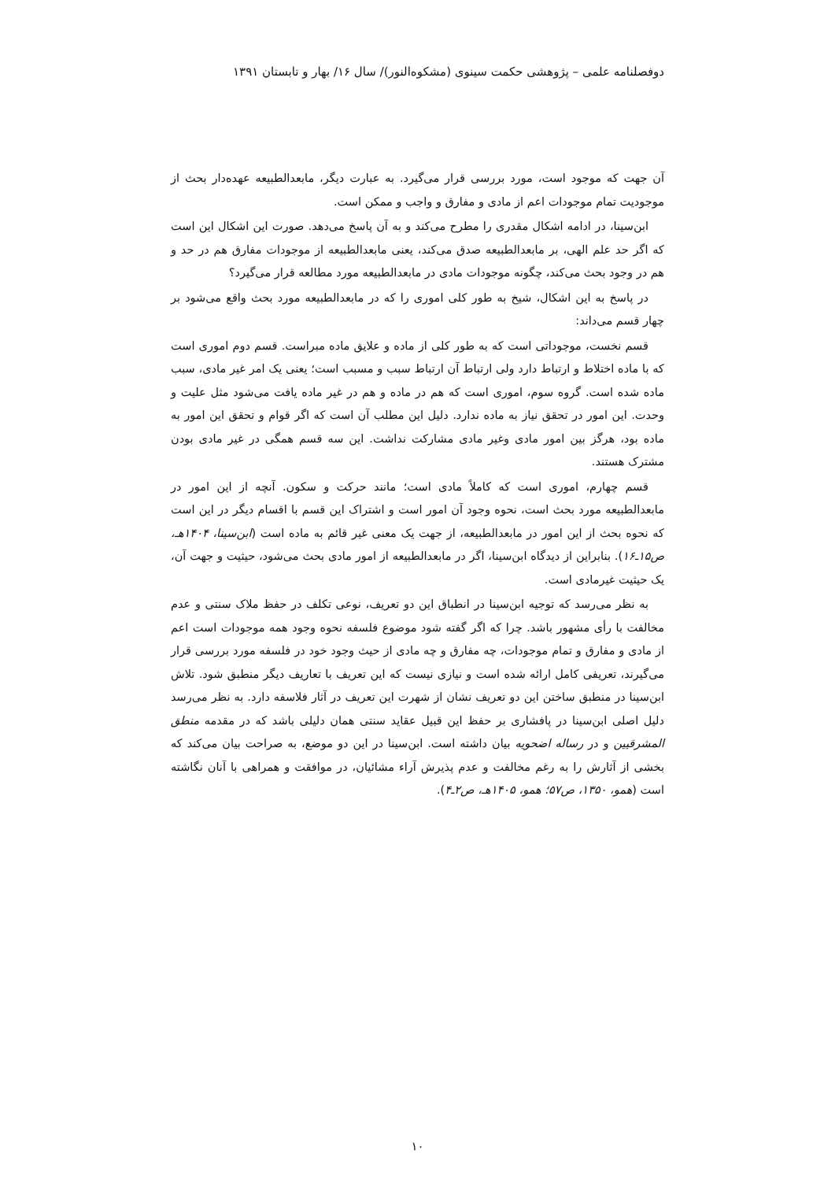دوفصلنامه علمی – پژوهشی حکمت سینوی (مشکوه‌النور)/ سال ۱۶/ بهار و تابستان ۱۳۹۱
آن جهت که موجود است، مورد بررسی قرار می‌گیرد. به عبارت دیگر، مابعدالطبیعه عهده‌دار بحث از موجودیت تمام موجودات اعم از مادی و مفارق و واجب و ممکن است.
ابن‌سینا، در ادامه اشکال مقدری را مطرح می‌کند و به آن پاسخ می‌دهد. صورت این اشکال این است که اگر حد علم الهی، بر مابعدالطبیعه صدق می‌کند، یعنی مابعدالطبیعه از موجودات مفارق هم در حد و هم در وجود بحث می‌کند، چگونه موجودات مادی در مابعدالطبیعه مورد مطالعه قرار می‌گیرد؟
در پاسخ به این اشکال، شیخ به طور کلی اموری را که در مابعدالطبیعه مورد بحث واقع می‌شود بر چهار قسم می‌داند:
قسم نخست، موجوداتی است که به طور کلی از ماده و علایق ماده مبراست. قسم دوم اموری است که با ماده اختلاط و ارتباط دارد ولی ارتباط آن ارتباط سبب و مسبب است؛ یعنی یک امر غیر مادی، سبب ماده شده است. گروه سوم، اموری است که هم در ماده و هم در غیر ماده یافت می‌شود مثل علیت و وحدت. این امور در تحقق نیاز به ماده ندارد. دلیل این مطلب آن است که اگر قوام و تحقق این امور به ماده بود، هرگز بین امور مادی وغیر مادی مشارکت نداشت. این سه قسم همگی در غیر مادی بودن مشترک هستند.
قسم چهارم، اموری است که کاملاً مادی است؛ مانند حرکت و سکون. آنچه از این امور در مابعدالطبیعه مورد بحث است، نحوه وجود آن امور است و اشتراک این قسم با اقسام دیگر در این است که نحوه بحث از این امور در مابعدالطبیعه، از جهت یک معنی غیر قائم به ماده است (ابن‌سینا، ۱۴۰۴هـ، ص۱۵ـ۱۶). بنابراین از دیدگاه ابن‌سینا، اگر در مابعدالطبیعه از امور مادی بحث می‌شود، حیثیت و جهت آن، یک حیثیت غیرمادی است.
به نظر می‌رسد که توجیه ابن‌سینا در انطباق این دو تعریف، نوعی تکلف در حفظ ملاک سنتی و عدم مخالفت با رأی مشهور باشد. چرا که اگر گفته شود موضوع فلسفه نحوه وجود همه موجودات است اعم از مادی و مفارق و تمام موجودات، چه مفارق و چه مادی از حیث وجود خود در فلسفه مورد بررسی قرار می‌گیرند، تعریفی کامل ارائه شده است و نیازی نیست که این تعریف با تعاریف دیگر منطبق شود. تلاش ابن‌سینا در منطبق ساختن این دو تعریف نشان از شهرت این تعریف در آثار فلاسفه دارد. به نظر می‌رسد دلیل اصلی ابن‌سینا در پافشاری بر حفظ این قبیل عقاید سنتی همان دلیلی باشد که در مقدمه منطق المشرقیین و در رساله اضحویه بیان داشته است. ابن‌سینا در این دو موضع، به صراحت بیان می‌کند که بخشی از آثارش را به رغم مخالفت و عدم پذیرش آراء مشائیان، در موافقت و همراهی با آنان نگاشته است (همو، ۱۳۵۰، ص۵۷؛ همو، ۱۴۰۵هـ، ص۲ـ۴).
۱۰